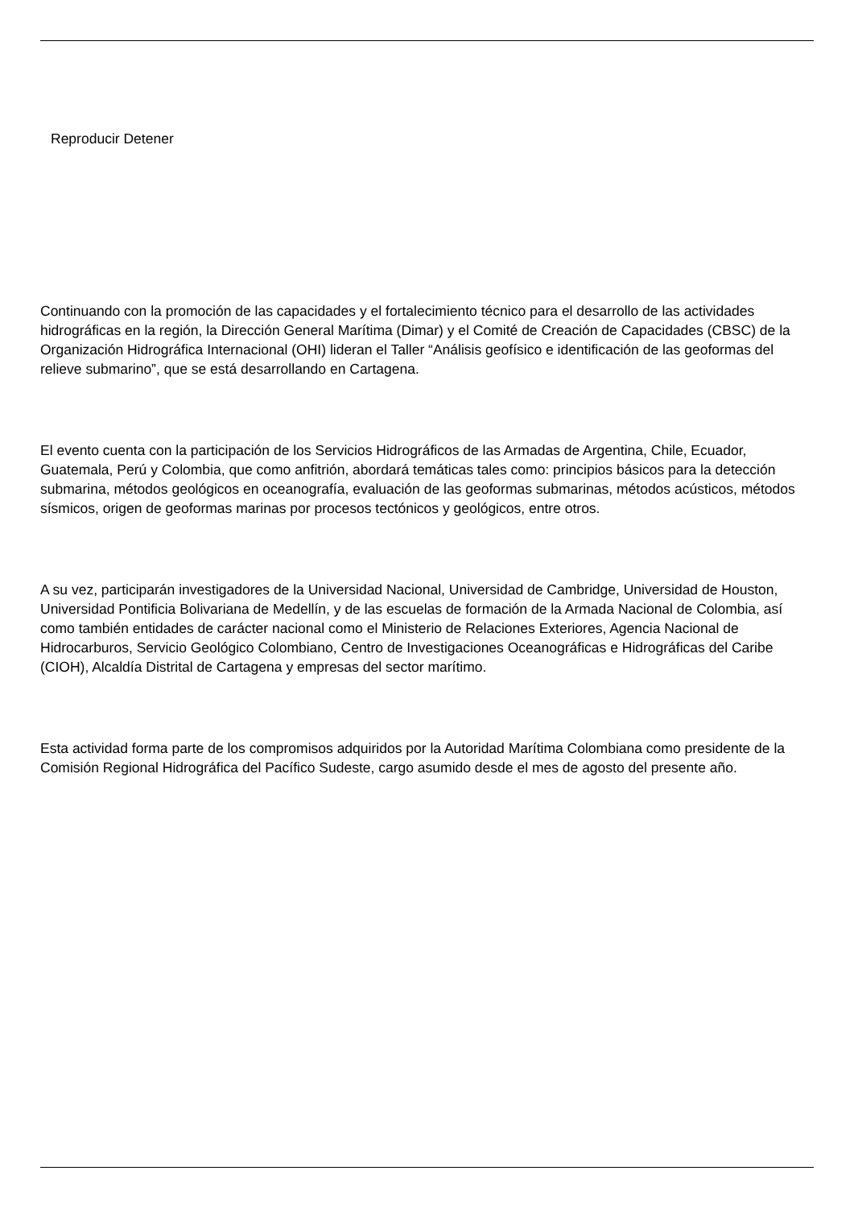Reproducir Detener
Continuando con la promoción de las capacidades y el fortalecimiento técnico para el desarrollo de las actividades hidrográficas en la región, la Dirección General Marítima (Dimar) y el Comité de Creación de Capacidades (CBSC) de la Organización Hidrográfica Internacional (OHI) lideran el Taller “Análisis geofísico e identificación de las geoformas del relieve submarino”, que se está desarrollando en Cartagena.
El evento cuenta con la participación de los Servicios Hidrográficos de las Armadas de Argentina, Chile, Ecuador, Guatemala, Perú y Colombia, que como anfitrión, abordará temáticas tales como: principios básicos para la detección submarina, métodos geológicos en oceanografía, evaluación de las geoformas submarinas, métodos acústicos, métodos sísmicos, origen de geoformas marinas por procesos tectónicos y geológicos, entre otros.
A su vez, participarán investigadores de la Universidad Nacional, Universidad de Cambridge, Universidad de Houston, Universidad Pontificia Bolivariana de Medellín, y de las escuelas de formación de la Armada Nacional de Colombia, así como también entidades de carácter nacional como el Ministerio de Relaciones Exteriores, Agencia Nacional de Hidrocarburos, Servicio Geológico Colombiano, Centro de Investigaciones Oceanográficas e Hidrográficas del Caribe (CIOH), Alcaldía Distrital de Cartagena y empresas del sector marítimo.
Esta actividad forma parte de los compromisos adquiridos por la Autoridad Marítima Colombiana como presidente de la Comisión Regional Hidrográfica del Pacífico Sudeste, cargo asumido desde el mes de agosto del presente año.